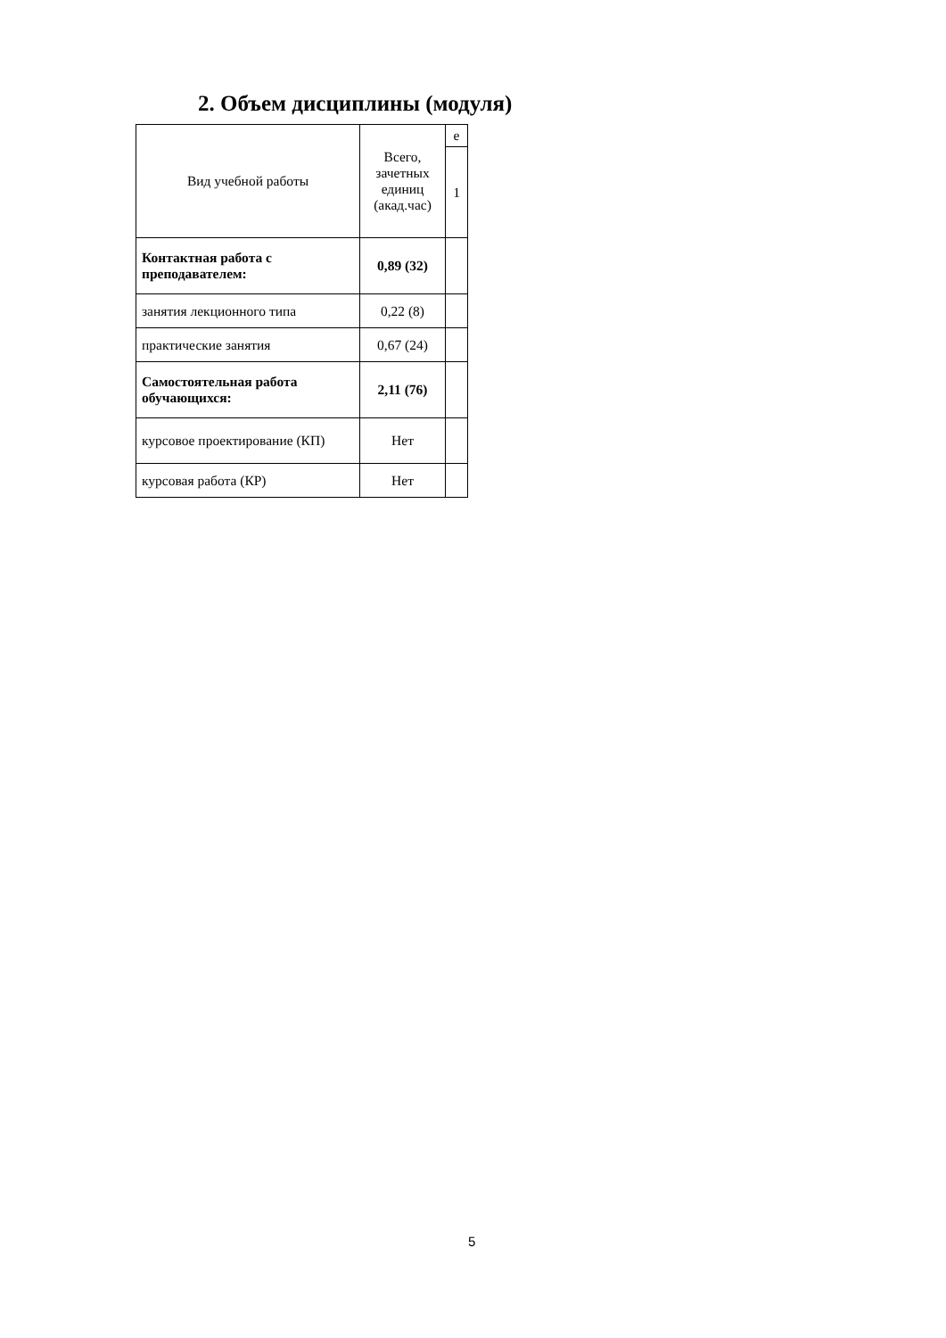2. Объем дисциплины (модуля)
| Вид учебной работы | Всего, зачетных единиц (акад.час) | е |
| --- | --- | --- |
| | | 1 |
| Контактная работа с преподавателем: | 0,89 (32) | |
| занятия лекционного типа | 0,22 (8) | |
| практические занятия | 0,67 (24) | |
| Самостоятельная работа обучающихся: | 2,11 (76) | |
| курсовое проектирование (КП) | Нет | |
| курсовая работа (КР) | Нет | |
5